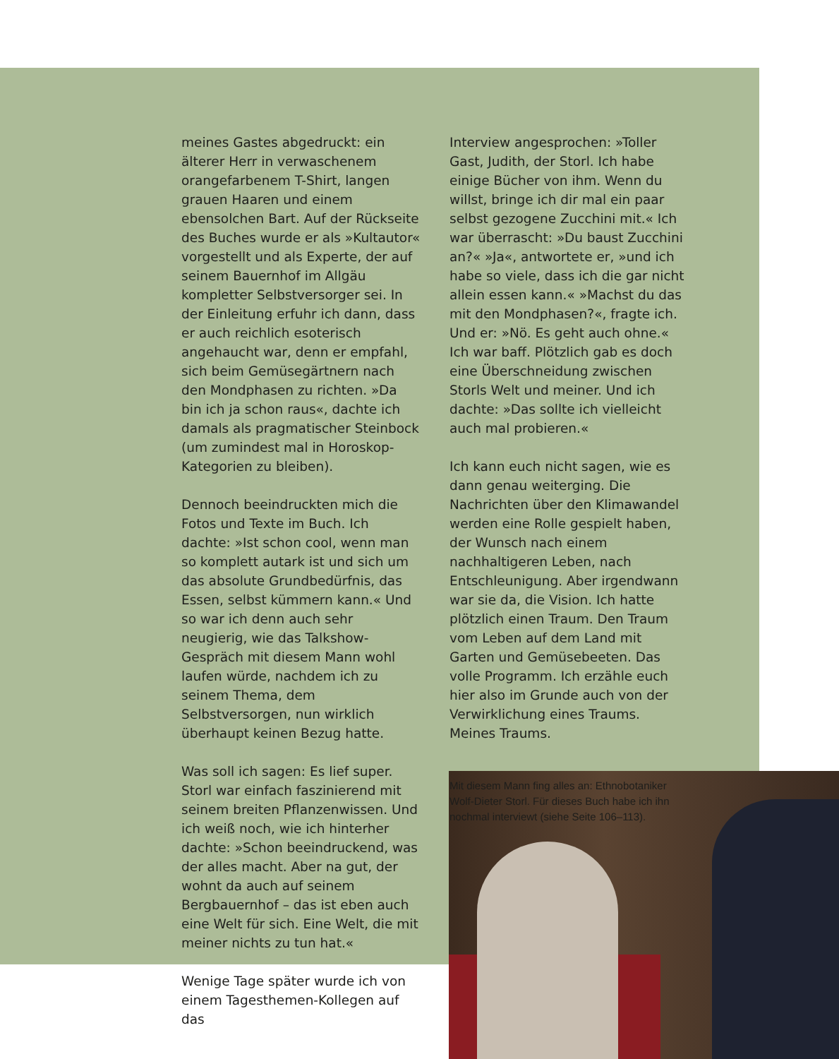meines Gastes abgedruckt: ein älterer Herr in verwaschenem orangefarbenem T-Shirt, langen grauen Haaren und einem ebensolchen Bart. Auf der Rückseite des Buches wurde er als »Kultautor« vorgestellt und als Experte, der auf seinem Bauernhof im Allgäu kompletter Selbstversorger sei. In der Einleitung erfuhr ich dann, dass er auch reichlich esoterisch angehaucht war, denn er empfahl, sich beim Gemüsegärtnern nach den Mondphasen zu richten. »Da bin ich ja schon raus«, dachte ich damals als pragmatischer Steinbock (um zumindest mal in Horoskop-Kategorien zu bleiben).
Dennoch beeindruckten mich die Fotos und Texte im Buch. Ich dachte: »Ist schon cool, wenn man so komplett autark ist und sich um das absolute Grundbedürfnis, das Essen, selbst kümmern kann.« Und so war ich denn auch sehr neugierig, wie das Talkshow-Gespräch mit diesem Mann wohl laufen würde, nachdem ich zu seinem Thema, dem Selbstversorgen, nun wirklich überhaupt keinen Bezug hatte.
Was soll ich sagen: Es lief super. Storl war einfach faszinierend mit seinem breiten Pflanzenwissen. Und ich weiß noch, wie ich hinterher dachte: »Schon beeindruckend, was der alles macht. Aber na gut, der wohnt da auch auf seinem Bergbauernhof – das ist eben auch eine Welt für sich. Eine Welt, die mit meiner nichts zu tun hat.«
Wenige Tage später wurde ich von einem Tagesthemen-Kollegen auf das
Interview angesprochen: »Toller Gast, Judith, der Storl. Ich habe einige Bücher von ihm. Wenn du willst, bringe ich dir mal ein paar selbst gezogene Zucchini mit.« Ich war überrascht: »Du baust Zucchini an?« »Ja«, antwortete er, »und ich habe so viele, dass ich die gar nicht allein essen kann.« »Machst du das mit den Mondphasen?«, fragte ich. Und er: »Nö. Es geht auch ohne.« Ich war baff. Plötzlich gab es doch eine Überschneidung zwischen Storls Welt und meiner. Und ich dachte: »Das sollte ich vielleicht auch mal probieren.«
Ich kann euch nicht sagen, wie es dann genau weiterging. Die Nachrichten über den Klimawandel werden eine Rolle gespielt haben, der Wunsch nach einem nachhaltigeren Leben, nach Entschleunigung. Aber irgendwann war sie da, die Vision. Ich hatte plötzlich einen Traum. Den Traum vom Leben auf dem Land mit Garten und Gemüsebeeten. Das volle Programm. Ich erzähle euch hier also im Grunde auch von der Verwirklichung eines Traums. Meines Traums.
Mit diesem Mann fing alles an: Ethnobotaniker Wolf-Dieter Storl. Für dieses Buch habe ich ihn nochmal interviewt (siehe Seite 106–113).